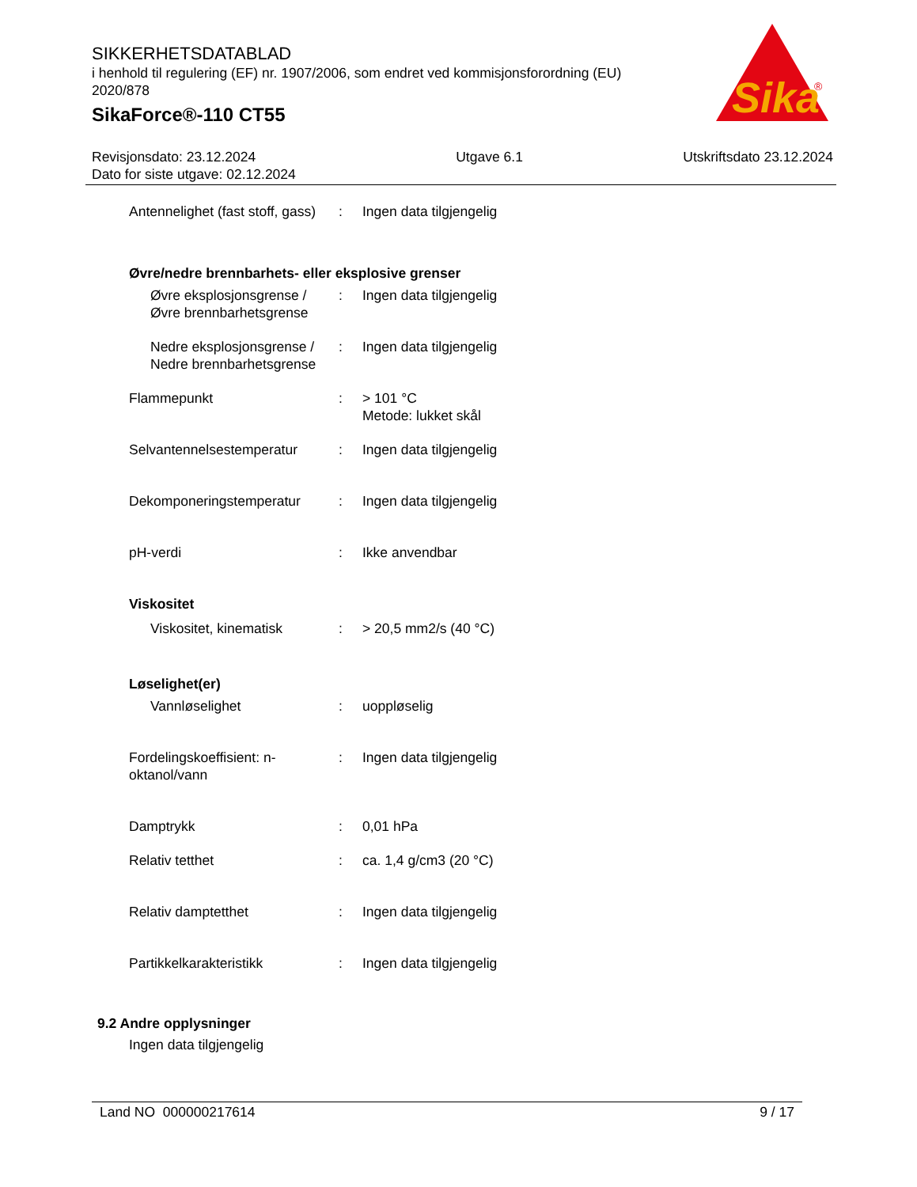Sika
®
SIKKERHETSDATABLAD
i henhold til regulering (EF) nr. 1907/2006, som endret ved kommisjonsforordning (EU) 2020/878
SikaForce®-110 CT55
Revisjonsdato: 23.12.2024
Dato for siste utgave: 02.12.2024
Utgave 6.1 Utskriftsdato 23.12.2024
Antennelighet (fast stoff, gass)
: Ingen data tilgjengelig
Øvre/nedre brennbarhets- eller eksplosive grenser
Øvre eksplosjonsgrense / Øvre brennbarhetsgrense
: Ingen data tilgjengelig
Nedre eksplosjonsgrense / Nedre brennbarhetsgrense
: Ingen data tilgjengelig
Flammepunkt : > 101 °C
Metode: lukket skål
Selvantennelsestemperatur : Ingen data tilgjengelig
Dekomponeringstemperatur : Ingen data tilgjengelig
pH-verdi : Ikke anvendbar
Viskositet
Viskositet, kinematisk : > 20,5 mm2/s (40 °C)
Løselighet(er)
Vannløselighet : uoppløselig
Fordelingskoeffisient: n-oktanol/vann
: Ingen data tilgjengelig
Damptrykk : 0,01 hPa
Relativ tetthet : ca. 1,4 g/cm3 (20 °C)
Relativ damptetthet : Ingen data tilgjengelig
Partikkelkarakteristikk : Ingen data tilgjengelig
9.2 Andre opplysninger
Ingen data tilgjengelig
Land NO 000000217614 9 / 17